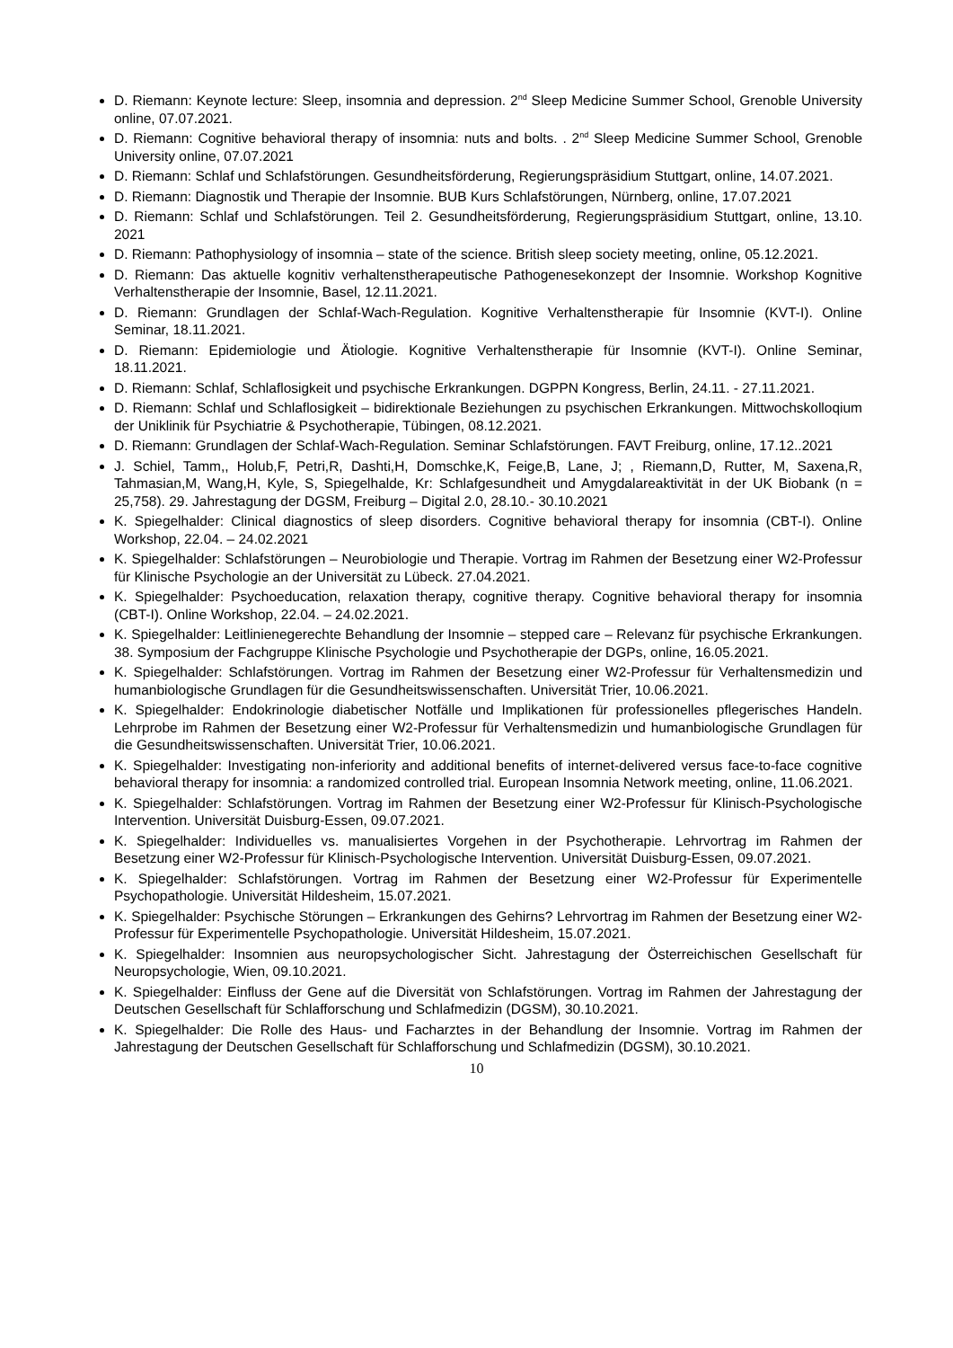D. Riemann: Keynote lecture: Sleep, insomnia and depression. 2<sup>nd</sup> Sleep Medicine Summer School, Grenoble University online, 07.07.2021.
D. Riemann: Cognitive behavioral therapy of insomnia: nuts and bolts. . 2<sup>nd</sup> Sleep Medicine Summer School, Grenoble University online, 07.07.2021
D. Riemann: Schlaf und Schlafstörungen. Gesundheitsförderung, Regierungspräsidium Stuttgart, online, 14.07.2021.
D. Riemann: Diagnostik und Therapie der Insomnie. BUB Kurs Schlafstörungen, Nürnberg, online, 17.07.2021
D. Riemann: Schlaf und Schlafstörungen. Teil 2. Gesundheitsförderung, Regierungspräsidium Stuttgart, online, 13.10. 2021
D. Riemann: Pathophysiology of insomnia – state of the science. British sleep society meeting, online, 05.12.2021.
D. Riemann: Das aktuelle kognitiv verhaltenstherapeutische Pathogenesekonzept der Insomnie. Workshop Kognitive Verhaltenstherapie der Insomnie, Basel, 12.11.2021.
D. Riemann: Grundlagen der Schlaf-Wach-Regulation. Kognitive Verhaltenstherapie für Insomnie (KVT-I). Online Seminar, 18.11.2021.
D. Riemann: Epidemiologie und Ätiologie. Kognitive Verhaltenstherapie für Insomnie (KVT-I). Online Seminar, 18.11.2021.
D. Riemann: Schlaf, Schlaflosigkeit und psychische Erkrankungen. DGPPN Kongress, Berlin, 24.11. - 27.11.2021.
D. Riemann: Schlaf und Schlaflosigkeit – bidirektionale Beziehungen zu psychischen Erkrankungen. Mittwochskolloqium der Uniklinik für Psychiatrie & Psychotherapie, Tübingen, 08.12.2021.
D. Riemann: Grundlagen der Schlaf-Wach-Regulation. Seminar Schlafstörungen. FAVT Freiburg, online, 17.12..2021
J. Schiel, Tamm,, Holub,F, Petri,R, Dashti,H, Domschke,K, Feige,B, Lane, J; , Riemann,D, Rutter, M, Saxena,R, Tahmasian,M, Wang,H, Kyle, S, Spiegelhalde, Kr: Schlafgesundheit und Amygdalareaktivität in der UK Biobank (n = 25,758). 29. Jahrestagung der DGSM, Freiburg – Digital 2.0, 28.10.- 30.10.2021
K. Spiegelhalder: Clinical diagnostics of sleep disorders. Cognitive behavioral therapy for insomnia (CBT-I). Online Workshop, 22.04. – 24.02.2021
K. Spiegelhalder: Schlafstörungen – Neurobiologie und Therapie. Vortrag im Rahmen der Besetzung einer W2-Professur für Klinische Psychologie an der Universität zu Lübeck. 27.04.2021.
K. Spiegelhalder: Psychoeducation, relaxation therapy, cognitive therapy. Cognitive behavioral therapy for insomnia (CBT-I). Online Workshop, 22.04. – 24.02.2021.
K. Spiegelhalder: Leitlinienegerechte Behandlung der Insomnie – stepped care – Relevanz für psychische Erkrankungen. 38. Symposium der Fachgruppe Klinische Psychologie und Psychotherapie der DGPs, online, 16.05.2021.
K. Spiegelhalder: Schlafstörungen. Vortrag im Rahmen der Besetzung einer W2-Professur für Verhaltensmedizin und humanbiologische Grundlagen für die Gesundheitswissenschaften. Universität Trier, 10.06.2021.
K. Spiegelhalder: Endokrinologie diabetischer Notfälle und Implikationen für professionelles pflegerisches Handeln. Lehrprobe im Rahmen der Besetzung einer W2-Professur für Verhaltensmedizin und humanbiologische Grundlagen für die Gesundheitswissenschaften. Universität Trier, 10.06.2021.
K. Spiegelhalder: Investigating non-inferiority and additional benefits of internet-delivered versus face-to-face cognitive behavioral therapy for insomnia: a randomized controlled trial. European Insomnia Network meeting, online, 11.06.2021.
K. Spiegelhalder: Schlafstörungen. Vortrag im Rahmen der Besetzung einer W2-Professur für Klinisch-Psychologische Intervention. Universität Duisburg-Essen, 09.07.2021.
K. Spiegelhalder: Individuelles vs. manualisiertes Vorgehen in der Psychotherapie. Lehrvortrag im Rahmen der Besetzung einer W2-Professur für Klinisch-Psychologische Intervention. Universität Duisburg-Essen, 09.07.2021.
K. Spiegelhalder: Schlafstörungen. Vortrag im Rahmen der Besetzung einer W2-Professur für Experimentelle Psychopathologie. Universität Hildesheim, 15.07.2021.
K. Spiegelhalder: Psychische Störungen – Erkrankungen des Gehirns? Lehrvortrag im Rahmen der Besetzung einer W2-Professur für Experimentelle Psychopathologie. Universität Hildesheim, 15.07.2021.
K. Spiegelhalder: Insomnien aus neuropsychologischer Sicht. Jahrestagung der Österreichischen Gesellschaft für Neuropsychologie, Wien, 09.10.2021.
K. Spiegelhalder: Einfluss der Gene auf die Diversität von Schlafstörungen. Vortrag im Rahmen der Jahrestagung der Deutschen Gesellschaft für Schlafforschung und Schlafmedizin (DGSM), 30.10.2021.
K. Spiegelhalder: Die Rolle des Haus- und Facharztes in der Behandlung der Insomnie. Vortrag im Rahmen der Jahrestagung der Deutschen Gesellschaft für Schlafforschung und Schlafmedizin (DGSM), 30.10.2021.
10